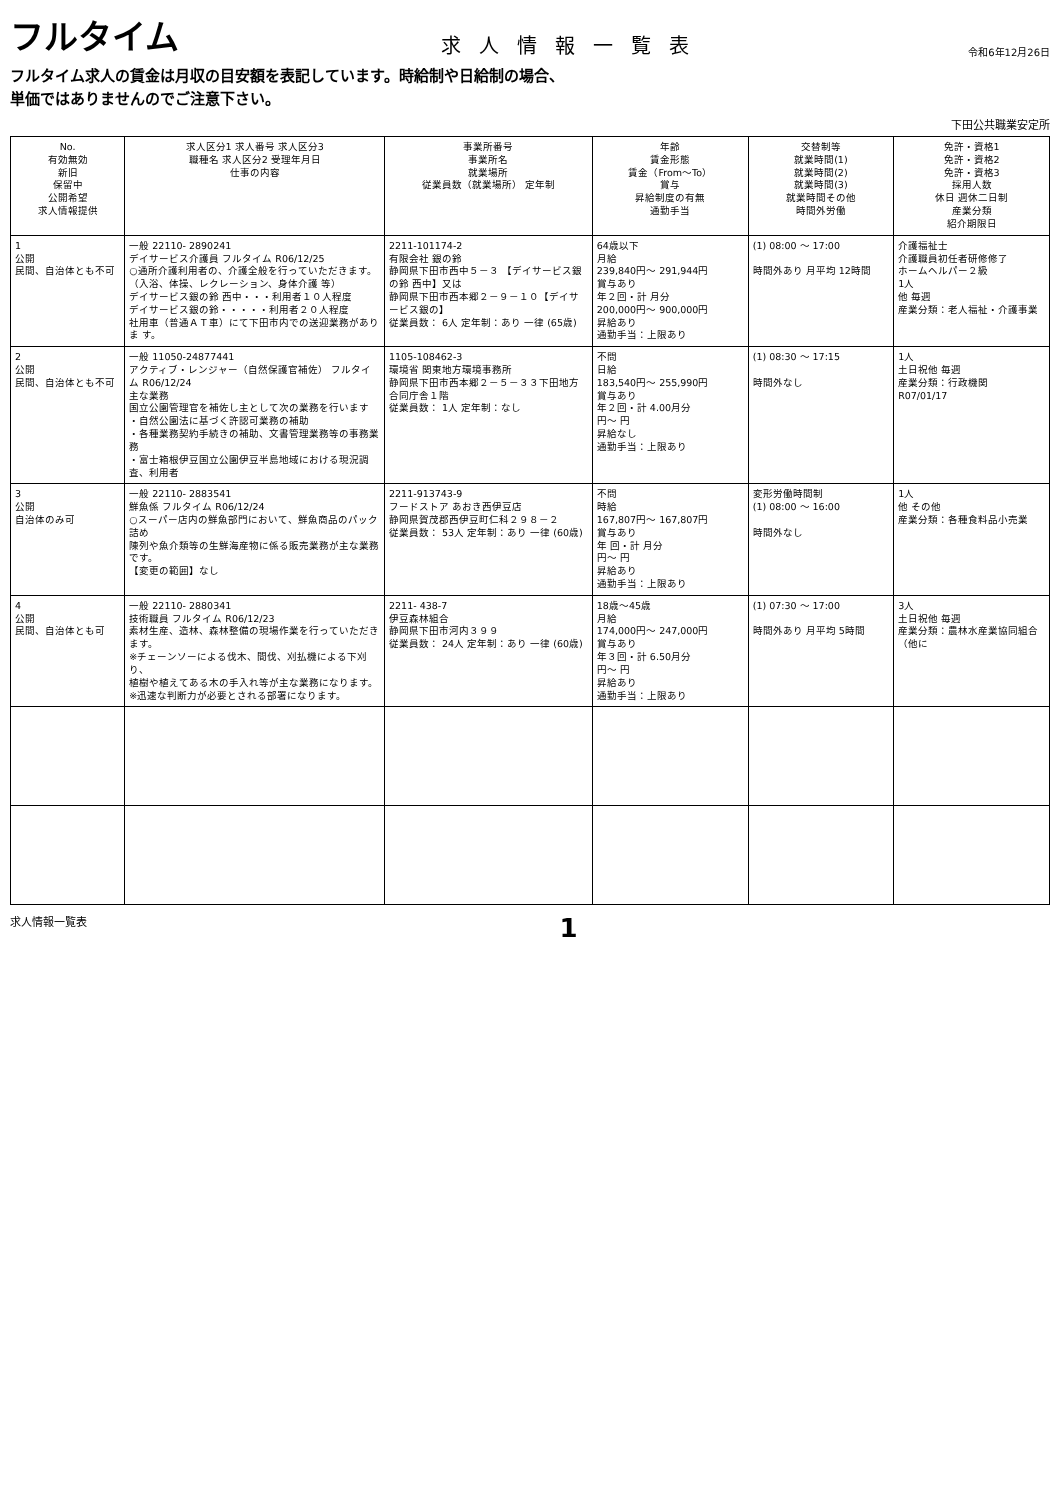フルタイム
求人情報一覧表
令和6年12月26日
フルタイム求人の賃金は月収の目安額を表記しています。時給制や日給制の場合、
単価ではありませんのでご注意下さい。
下田公共職業安定所
| No. 有効無効 新旧 保留中 公開希望 求人情報提供 | 求人区分1 求人番号 求人区分3 職種名 求人区分2 受理年月日 仕事の内容 | 事業所番号 事業所名 就業場所 従業員数（就業場所） 定年制 | 年齢 賃金形態 賃金（From～To） 賞与 昇給制度の有無 通勤手当 | 交替制等 就業時間(1) 就業時間(2) 就業時間(3) 就業時間その他 時間外労働 | 免許・資格1 免許・資格2 免許・資格3 採用人数 休日 週休二日制 産業分類 紹介期限日 |
| --- | --- | --- | --- | --- | --- |
| 1 公開 民間、自治体とも不可 | 一般 22110- 2890241 デイサービス介護員 フルタイム R06/12/25 ○通所介護利用者の、介護全般を行っていただきます。 （入浴、体操、レクレーション、身体介護 等） デイサービス銀の鈴 西中・・・利用者１０人程度 デイサービス銀の鈴・・・・・利用者２０人程度 社用車（普通ＡＴ車）にて下田市内での送迎業務がありま す。 | 2211-101174-2 有限会社 銀の鈴 静岡県下田市西中５－３ 【デイサービス銀の鈴 西中】又は 静岡県下田市西本郷２－９－１０【デイサービス銀の】 従業員数： 6人 定年制：あり 一律 (65歳) | 64歳以下 月給 239,840円～ 291,944円 賞与あり 年２回・計 月分 200,000円～ 900,000円 昇給あり 通勤手当：上限あり | (1) 08:00 ～ 17:00 時間外あり 月平均 12時間 | 介護福祉士 介護職員初任者研修修了 ホームヘルパー２級 1人 他 毎週 産業分類：老人福祉・介護事業 |
| 2 公開 民間、自治体とも不可 | 一般 11050-24877441 アクティブ・レンジャー（自然保護官補佐） フルタイム R06/12/24 主な業務 国立公園管理官を補佐し主として次の業務を行います ・自然公園法に基づく許認可業務の補助 ・各種業務契約手続きの補助、文書管理業務等の事務業務 ・富士箱根伊豆国立公園伊豆半島地域における現況調査、利用者 | 1105-108462-3 環境省 関東地方環境事務所 静岡県下田市西本郷２－５－３３下田地方合同庁舎１階 従業員数： 1人 定年制：なし | 不問 日給 183,540円～ 255,990円 賞与あり 年２回・計 4.00月分 円～ 円 昇給なし 通勤手当：上限あり | (1) 08:30 ～ 17:15 時間外なし | 1人 土日祝他 毎週 産業分類：行政機関 R07/01/17 |
| 3 公開 自治体のみ可 | 一般 22110- 2883541 鮮魚係 フルタイム R06/12/24 ○スーパー店内の鮮魚部門において、鮮魚商品のパック詰め 陳列や魚介類等の生鮮海産物に係る販売業務が主な業務です。 【変更の範囲】なし | 2211-913743-9 フードストア あおき西伊豆店 静岡県賀茂郡西伊豆町仁科２９８－２ 従業員数： 53人 定年制：あり 一律 (60歳) | 不問 時給 167,807円～ 167,807円 賞与あり 年 回・計 月分 円～ 円 昇給あり 通勤手当：上限あり | 変形労働時間制 (1) 08:00 ～ 16:00 時間外なし | 1人 他 その他 産業分類：各種食料品小売業 |
| 4 公開 民間、自治体とも可 | 一般 22110- 2880341 技術職員 フルタイム R06/12/23 素材生産、造林、森林整備の現場作業を行っていただきます。 ※チェーンソーによる伐木、間伐、刈払機による下刈り、 植樹や植えてある木の手入れ等が主な業務になります。 ※迅速な判断力が必要とされる部署になります。 | 2211- 438-7 伊豆森林組合 静岡県下田市河内３９９ 従業員数： 24人 定年制：あり 一律 (60歳) | 18歳～45歳 月給 174,000円～ 247,000円 賞与あり 年３回・計 6.50月分 円～ 円 昇給あり 通勤手当：上限あり | (1) 07:30 ～ 17:00 時間外あり 月平均 5時間 | 3人 土日祝他 毎週 産業分類：農林水産業協同組合（他に |
求人情報一覧表 1